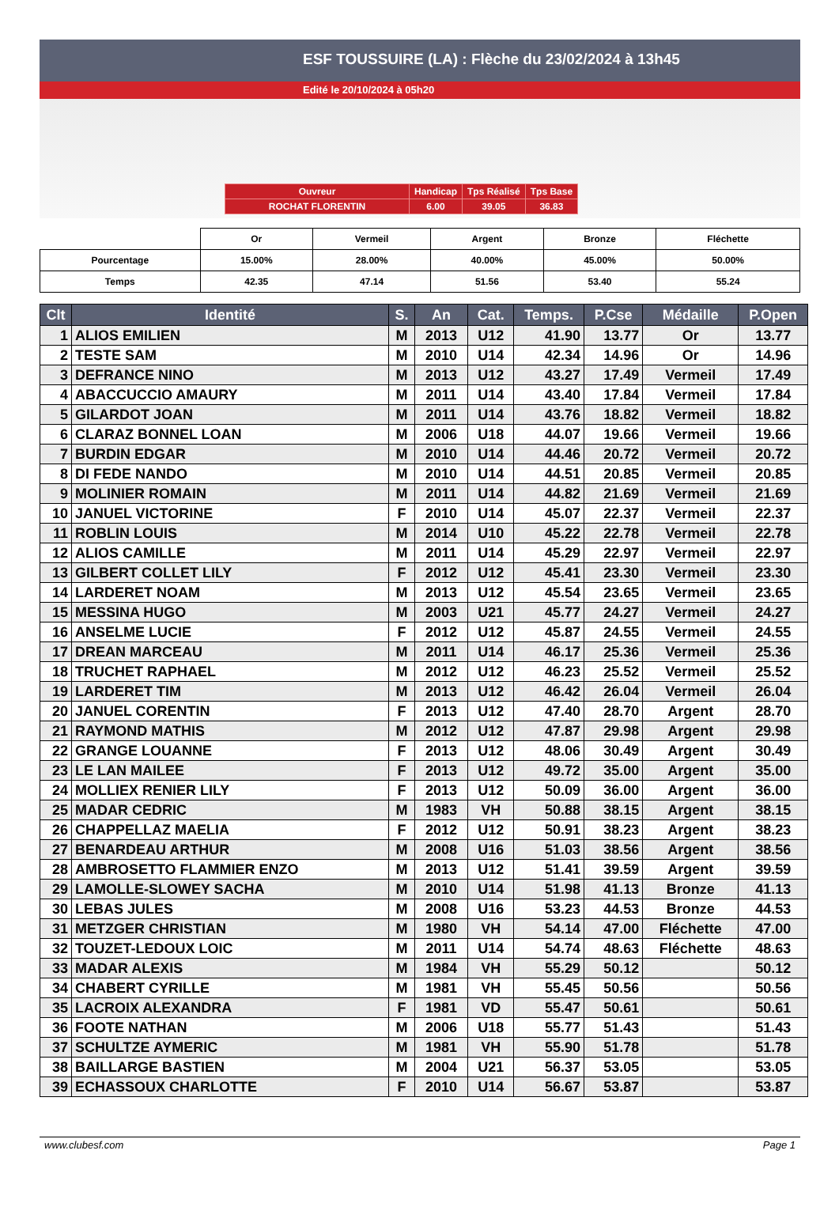ESF TOUSSUIRE (LA) : Flèche du 23/02/2024 à 13h45
Edité le 20/10/2024 à 05h20
| Ouvreur | Handicap | Tps Réalisé | Tps Base |
| ROCHAT FLORENTIN | 6.00 | 39.05 | 36.83 |
| | Or | Vermeil | Argent | Bronze | Fléchette |
| Pourcentage | 15.00% | 28.00% | 40.00% | 45.00% | 50.00% |
| Temps | 42.35 | 47.14 | 51.56 | 53.40 | 55.24 |
| Clt | Identité | S. | An | Cat. | Temps. | P.Cse | Médaille | P.Open |
| --- | --- | --- | --- | --- | --- | --- | --- | --- |
| 1 | ALIOS EMILIEN | M | 2013 | U12 | 41.90 | 13.77 | Or | 13.77 |
| 2 | TESTE SAM | M | 2010 | U14 | 42.34 | 14.96 | Or | 14.96 |
| 3 | DEFRANCE NINO | M | 2013 | U12 | 43.27 | 17.49 | Vermeil | 17.49 |
| 4 | ABACCUCCIO AMAURY | M | 2011 | U14 | 43.40 | 17.84 | Vermeil | 17.84 |
| 5 | GILARDOT JOAN | M | 2011 | U14 | 43.76 | 18.82 | Vermeil | 18.82 |
| 6 | CLARAZ BONNEL LOAN | M | 2006 | U18 | 44.07 | 19.66 | Vermeil | 19.66 |
| 7 | BURDIN EDGAR | M | 2010 | U14 | 44.46 | 20.72 | Vermeil | 20.72 |
| 8 | DI FEDE NANDO | M | 2010 | U14 | 44.51 | 20.85 | Vermeil | 20.85 |
| 9 | MOLINIER ROMAIN | M | 2011 | U14 | 44.82 | 21.69 | Vermeil | 21.69 |
| 10 | JANUEL VICTORINE | F | 2010 | U14 | 45.07 | 22.37 | Vermeil | 22.37 |
| 11 | ROBLIN LOUIS | M | 2014 | U10 | 45.22 | 22.78 | Vermeil | 22.78 |
| 12 | ALIOS CAMILLE | M | 2011 | U14 | 45.29 | 22.97 | Vermeil | 22.97 |
| 13 | GILBERT COLLET LILY | F | 2012 | U12 | 45.41 | 23.30 | Vermeil | 23.30 |
| 14 | LARDERET NOAM | M | 2013 | U12 | 45.54 | 23.65 | Vermeil | 23.65 |
| 15 | MESSINA HUGO | M | 2003 | U21 | 45.77 | 24.27 | Vermeil | 24.27 |
| 16 | ANSELME LUCIE | F | 2012 | U12 | 45.87 | 24.55 | Vermeil | 24.55 |
| 17 | DREAN MARCEAU | M | 2011 | U14 | 46.17 | 25.36 | Vermeil | 25.36 |
| 18 | TRUCHET RAPHAEL | M | 2012 | U12 | 46.23 | 25.52 | Vermeil | 25.52 |
| 19 | LARDERET TIM | M | 2013 | U12 | 46.42 | 26.04 | Vermeil | 26.04 |
| 20 | JANUEL CORENTIN | F | 2013 | U12 | 47.40 | 28.70 | Argent | 28.70 |
| 21 | RAYMOND MATHIS | M | 2012 | U12 | 47.87 | 29.98 | Argent | 29.98 |
| 22 | GRANGE LOUANNE | F | 2013 | U12 | 48.06 | 30.49 | Argent | 30.49 |
| 23 | LE LAN MAILEE | F | 2013 | U12 | 49.72 | 35.00 | Argent | 35.00 |
| 24 | MOLLIEX RENIER LILY | F | 2013 | U12 | 50.09 | 36.00 | Argent | 36.00 |
| 25 | MADAR CEDRIC | M | 1983 | VH | 50.88 | 38.15 | Argent | 38.15 |
| 26 | CHAPPELLAZ MAELIA | F | 2012 | U12 | 50.91 | 38.23 | Argent | 38.23 |
| 27 | BENARDEAU ARTHUR | M | 2008 | U16 | 51.03 | 38.56 | Argent | 38.56 |
| 28 | AMBROSETTO FLAMMIER ENZO | M | 2013 | U12 | 51.41 | 39.59 | Argent | 39.59 |
| 29 | LAMOLLE-SLOWEY SACHA | M | 2010 | U14 | 51.98 | 41.13 | Bronze | 41.13 |
| 30 | LEBAS JULES | M | 2008 | U16 | 53.23 | 44.53 | Bronze | 44.53 |
| 31 | METZGER CHRISTIAN | M | 1980 | VH | 54.14 | 47.00 | Fléchette | 47.00 |
| 32 | TOUZET-LEDOUX LOIC | M | 2011 | U14 | 54.74 | 48.63 | Fléchette | 48.63 |
| 33 | MADAR ALEXIS | M | 1984 | VH | 55.29 | 50.12 | | 50.12 |
| 34 | CHABERT CYRILLE | M | 1981 | VH | 55.45 | 50.56 | | 50.56 |
| 35 | LACROIX ALEXANDRA | F | 1981 | VD | 55.47 | 50.61 | | 50.61 |
| 36 | FOOTE NATHAN | M | 2006 | U18 | 55.77 | 51.43 | | 51.43 |
| 37 | SCHULTZE AYMERIC | M | 1981 | VH | 55.90 | 51.78 | | 51.78 |
| 38 | BAILLARGE BASTIEN | M | 2004 | U21 | 56.37 | 53.05 | | 53.05 |
| 39 | ECHASSOUX CHARLOTTE | F | 2010 | U14 | 56.67 | 53.87 | | 53.87 |
www.clubesf.com Page 1